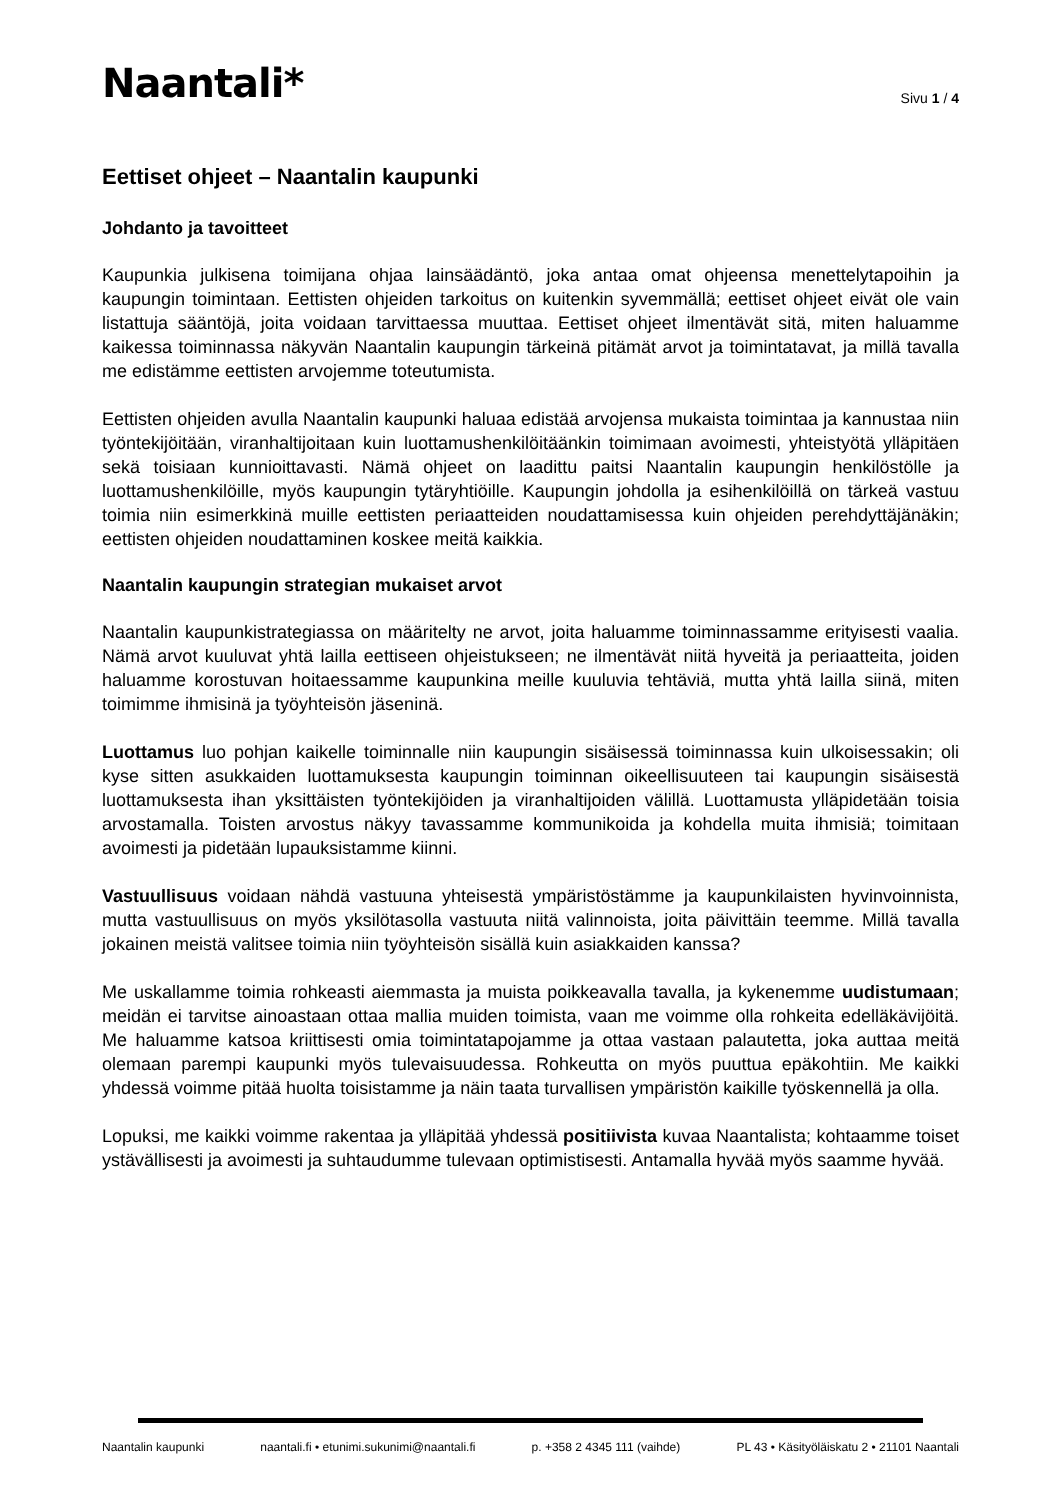Naantali*
Sivu 1 / 4
Eettiset ohjeet – Naantalin kaupunki
Johdanto ja tavoitteet
Kaupunkia julkisena toimijana ohjaa lainsäädäntö, joka antaa omat ohjeensa menettelytapoihin ja kaupungin toimintaan. Eettisten ohjeiden tarkoitus on kuitenkin syvemmällä; eettiset ohjeet eivät ole vain listattuja sääntöjä, joita voidaan tarvittaessa muuttaa. Eettiset ohjeet ilmentävät sitä, miten haluamme kaikessa toiminnassa näkyvän Naantalin kaupungin tärkeinä pitämät arvot ja toimintatavat, ja millä tavalla me edistämme eettisten arvojemme toteutumista.
Eettisten ohjeiden avulla Naantalin kaupunki haluaa edistää arvojensa mukaista toimintaa ja kannustaa niin työntekijöitään, viranhaltijoitaan kuin luottamushenkilöitäänkin toimimaan avoimesti, yhteistyötä ylläpitäen sekä toisiaan kunnioittavasti. Nämä ohjeet on laadittu paitsi Naantalin kaupungin henkilöstölle ja luottamushenkilöille, myös kaupungin tytäryhtiöille. Kaupungin johdolla ja esihenkilöillä on tärkeä vastuu toimia niin esimerkkinä muille eettisten periaatteiden noudattamisessa kuin ohjeiden perehdyttäjänäkin; eettisten ohjeiden noudattaminen koskee meitä kaikkia.
Naantalin kaupungin strategian mukaiset arvot
Naantalin kaupunkistrategiassa on määritelty ne arvot, joita haluamme toiminnassamme erityisesti vaalia. Nämä arvot kuuluvat yhtä lailla eettiseen ohjeistukseen; ne ilmentävät niitä hyveitä ja periaatteita, joiden haluamme korostuvan hoitaessamme kaupunkina meille kuuluvia tehtäviä, mutta yhtä lailla siinä, miten toimimme ihmisinä ja työyhteisön jäseninä.
Luottamus luo pohjan kaikelle toiminnalle niin kaupungin sisäisessä toiminnassa kuin ulkoisessakin; oli kyse sitten asukkaiden luottamuksesta kaupungin toiminnan oikeellisuuteen tai kaupungin sisäisestä luottamuksesta ihan yksittäisten työntekijöiden ja viranhaltijoiden välillä. Luottamusta ylläpidetään toisia arvostamalla. Toisten arvostus näkyy tavassamme kommunikoida ja kohdella muita ihmisiä; toimitaan avoimesti ja pidetään lupauksistamme kiinni.
Vastuullisuus voidaan nähdä vastuuna yhteisestä ympäristöstämme ja kaupunkilaisten hyvinvoinnista, mutta vastuullisuus on myös yksilötasolla vastuuta niitä valinnoista, joita päivittäin teemme. Millä tavalla jokainen meistä valitsee toimia niin työyhteisön sisällä kuin asiakkaiden kanssa?
Me uskallamme toimia rohkeasti aiemmasta ja muista poikkeavalla tavalla, ja kykenemme uudistumaan; meidän ei tarvitse ainoastaan ottaa mallia muiden toimista, vaan me voimme olla rohkeita edelläkävijöitä. Me haluamme katsoa kriittisesti omia toimintatapojamme ja ottaa vastaan palautetta, joka auttaa meitä olemaan parempi kaupunki myös tulevaisuudessa. Rohkeutta on myös puuttua epäkohtiin. Me kaikki yhdessä voimme pitää huolta toisistamme ja näin taata turvallisen ympäristön kaikille työskennellä ja olla.
Lopuksi, me kaikki voimme rakentaa ja ylläpitää yhdessä positiivista kuvaa Naantalista; kohtaamme toiset ystävällisesti ja avoimesti ja suhtaudumme tulevaan optimistisesti. Antamalla hyvää myös saamme hyvää.
Naantalin kaupunki naantali.fi • etunimi.sukunimi@naantali.fi p. +358 2 4345 111 (vaihde) PL 43 • Käsityöläiskatu 2 • 21101 Naantali